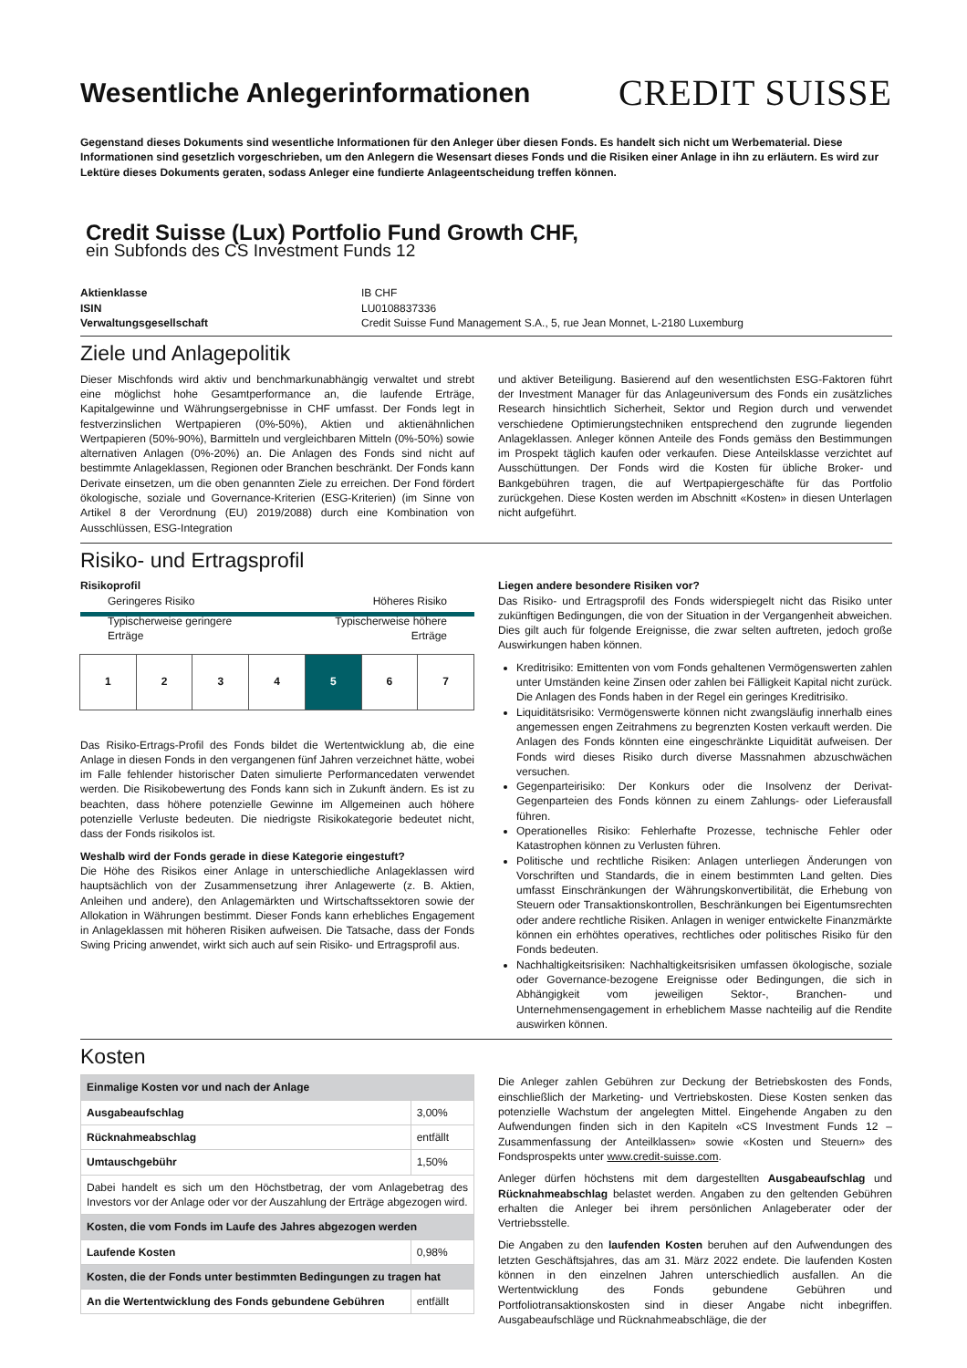Wesentliche Anlegerinformationen
CREDIT SUISSE
Gegenstand dieses Dokuments sind wesentliche Informationen für den Anleger über diesen Fonds. Es handelt sich nicht um Werbematerial. Diese Informationen sind gesetzlich vorgeschrieben, um den Anlegern die Wesensart dieses Fonds und die Risiken einer Anlage in ihn zu erläutern. Es wird zur Lektüre dieses Dokuments geraten, sodass Anleger eine fundierte Anlageentscheidung treffen können.
Credit Suisse (Lux) Portfolio Fund Growth CHF,
ein Subfonds des CS Investment Funds 12
Aktienklasse IB CHF ISIN LU0108837336 Verwaltungsgesellschaft Credit Suisse Fund Management S.A., 5, rue Jean Monnet, L-2180 Luxemburg
Ziele und Anlagepolitik
Dieser Mischfonds wird aktiv und benchmarkunabhängig verwaltet und strebt eine möglichst hohe Gesamtperformance an, die laufende Erträge, Kapitalgewinne und Währungsergebnisse in CHF umfasst. Der Fonds legt in festverzinslichen Wertpapieren (0%-50%), Aktien und aktienähnlichen Wertpapieren (50%-90%), Barmitteln und vergleichbaren Mitteln (0%-50%) sowie alternativen Anlagen (0%-20%) an. Die Anlagen des Fonds sind nicht auf bestimmte Anlageklassen, Regionen oder Branchen beschränkt. Der Fonds kann Derivate einsetzen, um die oben genannten Ziele zu erreichen. Der Fond fördert ökologische, soziale und Governance-Kriterien (ESG-Kriterien) (im Sinne von Artikel 8 der Verordnung (EU) 2019/2088) durch eine Kombination von Ausschlüssen, ESG-Integration
und aktiver Beteiligung. Basierend auf den wesentlichsten ESG-Faktoren führt der Investment Manager für das Anlageuniversum des Fonds ein zusätzliches Research hinsichtlich Sicherheit, Sektor und Region durch und verwendet verschiedene Optimierungstechniken entsprechend den zugrunde liegenden Anlageklassen. Anleger können Anteile des Fonds gemäss den Bestimmungen im Prospekt täglich kaufen oder verkaufen. Diese Anteilsklasse verzichtet auf Ausschüttungen. Der Fonds wird die Kosten für übliche Broker- und Bankgebühren tragen, die auf Wertpapiergeschäfte für das Portfolio zurückgehen. Diese Kosten werden im Abschnitt «Kosten» in diesen Unterlagen nicht aufgeführt.
Risiko- und Ertragsprofil
Risikoprofil
Geringeres Risiko Höheres Risiko
Typischerweise geringere
Erträge Typischerweise höhere
Erträge
1 2 3 4 5 6 7
Das Risiko-Ertrags-Profil des Fonds bildet die Wertentwicklung ab, die eine Anlage in diesen Fonds in den vergangenen fünf Jahren verzeichnet hätte, wobei im Falle fehlender historischer Daten simulierte Performancedaten verwendet werden. Die Risikobewertung des Fonds kann sich in Zukunft ändern. Es ist zu beachten, dass höhere potenzielle Gewinne im Allgemeinen auch höhere potenzielle Verluste bedeuten. Die niedrigste Risikokategorie bedeutet nicht, dass der Fonds risikolos ist.
Weshalb wird der Fonds gerade in diese Kategorie eingestuft?
Die Höhe des Risikos einer Anlage in unterschiedliche Anlageklassen wird hauptsächlich von der Zusammensetzung ihrer Anlagewerte (z. B. Aktien, Anleihen und andere), den Anlagemärkten und Wirtschaftssektoren sowie der Allokation in Währungen bestimmt. Dieser Fonds kann erhebliches Engagement in Anlageklassen mit höheren Risiken aufweisen. Die Tatsache, dass der Fonds Swing Pricing anwendet, wirkt sich auch auf sein Risiko- und Ertragsprofil aus.
Liegen andere besondere Risiken vor?
Das Risiko- und Ertragsprofil des Fonds widerspiegelt nicht das Risiko unter zukünftigen Bedingungen, die von der Situation in der Vergangenheit abweichen. Dies gilt auch für folgende Ereignisse, die zwar selten auftreten, jedoch große Auswirkungen haben können.
Kreditrisiko: Emittenten von vom Fonds gehaltenen Vermögenswerten zahlen unter Umständen keine Zinsen oder zahlen bei Fälligkeit Kapital nicht zurück. Die Anlagen des Fonds haben in der Regel ein geringes Kreditrisiko.
Liquiditätsrisiko: Vermögenswerte können nicht zwangsläufig innerhalb eines angemessen engen Zeitrahmens zu begrenzten Kosten verkauft werden. Die Anlagen des Fonds könnten eine eingeschränkte Liquidität aufweisen. Der Fonds wird dieses Risiko durch diverse Massnahmen abzuschwächen versuchen.
Gegenparteirisiko: Der Konkurs oder die Insolvenz der Derivat-Gegenparteien des Fonds können zu einem Zahlungs- oder Lieferausfall führen.
Operationelles Risiko: Fehlerhafte Prozesse, technische Fehler oder Katastrophen können zu Verlusten führen.
Politische und rechtliche Risiken: Anlagen unterliegen Änderungen von Vorschriften und Standards, die in einem bestimmten Land gelten. Dies umfasst Einschränkungen der Währungskonvertibilität, die Erhebung von Steuern oder Transaktionskontrollen, Beschränkungen bei Eigentumsrechten oder andere rechtliche Risiken. Anlagen in weniger entwickelte Finanzmärkte können ein erhöhtes operatives, rechtliches oder politisches Risiko für den Fonds bedeuten.
Nachhaltigkeitsrisiken: Nachhaltigkeitsrisiken umfassen ökologische, soziale oder Governance-bezogene Ereignisse oder Bedingungen, die sich in Abhängigkeit vom jeweiligen Sektor-, Branchen- und Unternehmensengagement in erheblichem Masse nachteilig auf die Rendite auswirken können.
Kosten
| Einmalige Kosten vor und nach der Anlage | |
| Ausgabeaufschlag | 3,00% |
| Rücknahmeabschlag | entfällt |
| Umtauschgebühr | 1,50% |
| Dabei handelt es sich um den Höchstbetrag, der vom Anlagebetrag des Investors vor der Anlage oder vor der Auszahlung der Erträge abgezogen wird. | |
| Kosten, die vom Fonds im Laufe des Jahres abgezogen werden | |
| Laufende Kosten | 0,98% |
| Kosten, die der Fonds unter bestimmten Bedingungen zu tragen hat | |
| An die Wertentwicklung des Fonds gebundene Gebühren | entfällt |
Die Anleger zahlen Gebühren zur Deckung der Betriebskosten des Fonds, einschließlich der Marketing- und Vertriebskosten. Diese Kosten senken das potenzielle Wachstum der angelegten Mittel. Eingehende Angaben zu den Aufwendungen finden sich in den Kapiteln «CS Investment Funds 12 – Zusammenfassung der Anteilklassen» sowie «Kosten und Steuern» des Fondsprospekts unter www.credit-suisse.com.
Anleger dürfen höchstens mit dem dargestellten Ausgabeaufschlag und Rücknahmeabschlag belastet werden. Angaben zu den geltenden Gebühren erhalten die Anleger bei ihrem persönlichen Anlageberater oder der Vertriebsstelle.
Die Angaben zu den laufenden Kosten beruhen auf den Aufwendungen des letzten Geschäftsjahres, das am 31. März 2022 endete. Die laufenden Kosten können in den einzelnen Jahren unterschiedlich ausfallen. An die Wertentwicklung des Fonds gebundene Gebühren und Portfoliotransaktionskosten sind in dieser Angabe nicht inbegriffen. Ausgabeaufschläge und Rücknahmeabschläge, die der